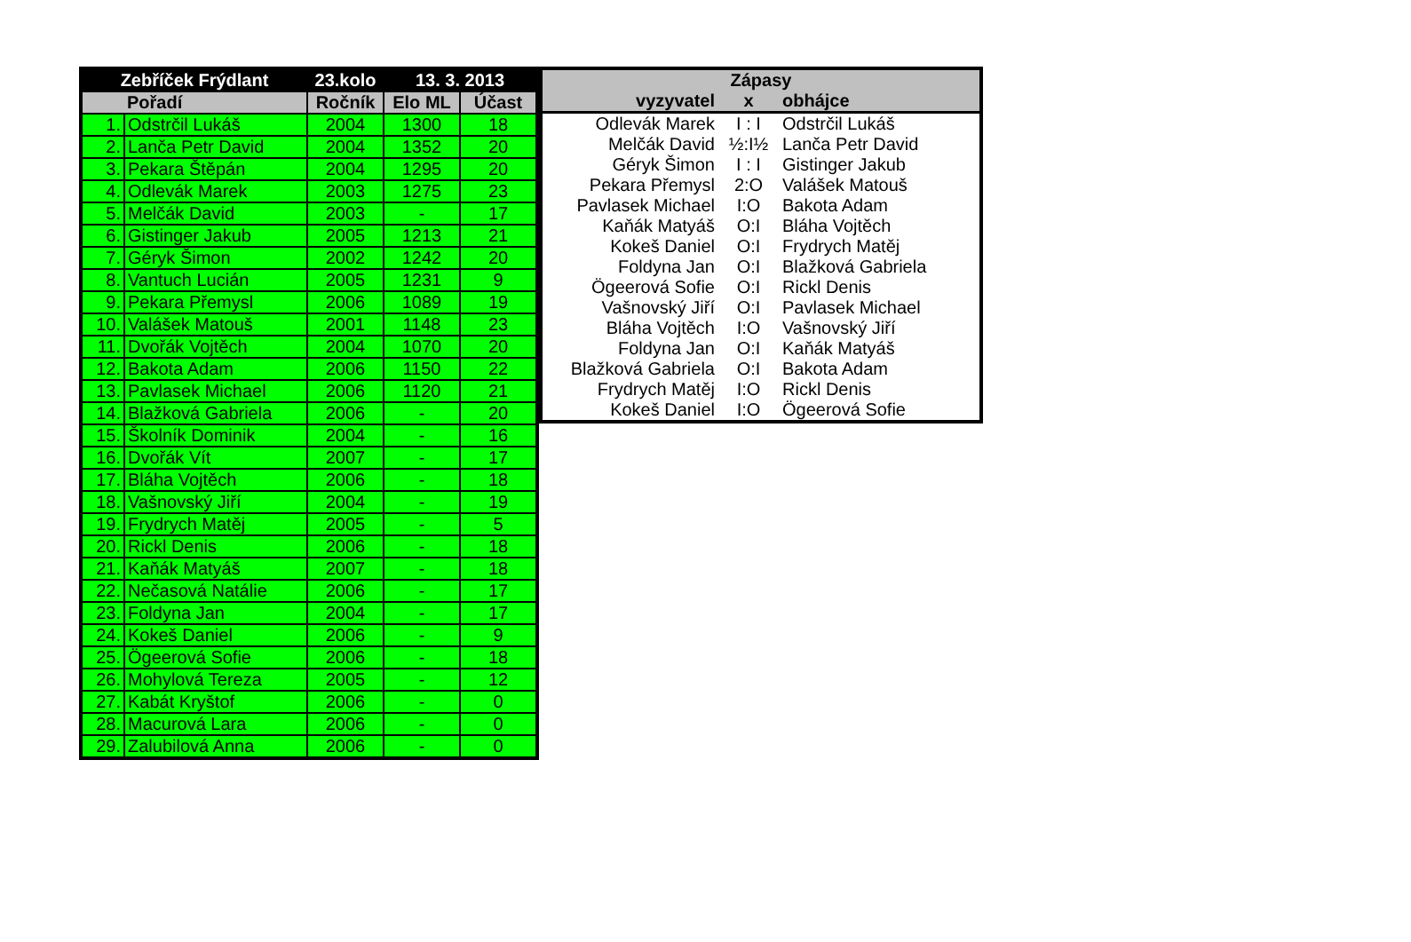| Zebříček Frýdlant | | 23.kolo | 13. 3. 2013 | |
| --- | --- | --- | --- | --- |
| Pořadí | | Ročník | Elo ML | Účast |
| 1. | Odstrčil Lukáš | 2004 | 1300 | 18 |
| 2. | Lanča Petr David | 2004 | 1352 | 20 |
| 3. | Pekara Štěpán | 2004 | 1295 | 20 |
| 4. | Odlevák Marek | 2003 | 1275 | 23 |
| 5. | Melčák David | 2003 | - | 17 |
| 6. | Gistinger Jakub | 2005 | 1213 | 21 |
| 7. | Géryk Šimon | 2002 | 1242 | 20 |
| 8. | Vantuch Lucián | 2005 | 1231 | 9 |
| 9. | Pekara Přemysl | 2006 | 1089 | 19 |
| 10. | Valášek Matouš | 2001 | 1148 | 23 |
| 11. | Dvořák Vojtěch | 2004 | 1070 | 20 |
| 12. | Bakota Adam | 2006 | 1150 | 22 |
| 13. | Pavlasek Michael | 2006 | 1120 | 21 |
| 14. | Blažková Gabriela | 2006 | - | 20 |
| 15. | Školník Dominik | 2004 | - | 16 |
| 16. | Dvořák Vít | 2007 | - | 17 |
| 17. | Bláha Vojtěch | 2006 | - | 18 |
| 18. | Vašnovský Jiří | 2004 | - | 19 |
| 19. | Frydrych Matěj | 2005 | - | 5 |
| 20. | Rickl Denis | 2006 | - | 18 |
| 21. | Kaňák Matyáš | 2007 | - | 18 |
| 22. | Nečasová Natálie | 2006 | - | 17 |
| 23. | Foldyna Jan | 2004 | - | 17 |
| 24. | Kokeš Daniel | 2006 | - | 9 |
| 25. | Ögeerová Sofie | 2006 | - | 18 |
| 26. | Mohylová Tereza | 2005 | - | 12 |
| 27. | Kabát Kryštof | 2006 | - | 0 |
| 28. | Macurová Lara | 2006 | - | 0 |
| 29. | Zalubilová Anna | 2006 | - | 0 |
| Zápasy | | |
| --- | --- | --- |
| vyzyvatel | x | obhájce |
| Odlevák Marek | I : I | Odstrčil Lukáš |
| Melčák David | ½:I½ | Lanča Petr David |
| Géryk Šimon | I : I | Gistinger Jakub |
| Pekara Přemysl | 2:O | Valášek Matouš |
| Pavlasek Michael | I:O | Bakota Adam |
| Kaňák Matyáš | O:I | Bláha Vojtěch |
| Kokeš Daniel | O:I | Frydrych Matěj |
| Foldyna Jan | O:I | Blažková Gabriela |
| Ögeerová Sofie | O:I | Rickl Denis |
| Vašnovský Jiří | O:I | Pavlasek Michael |
| Bláha Vojtěch | I:O | Vašnovský Jiří |
| Foldyna Jan | O:I | Kaňák Matyáš |
| Blažková Gabriela | O:I | Bakota Adam |
| Frydrych Matěj | I:O | Rickl Denis |
| Kokeš Daniel | I:O | Ögeerová Sofie |